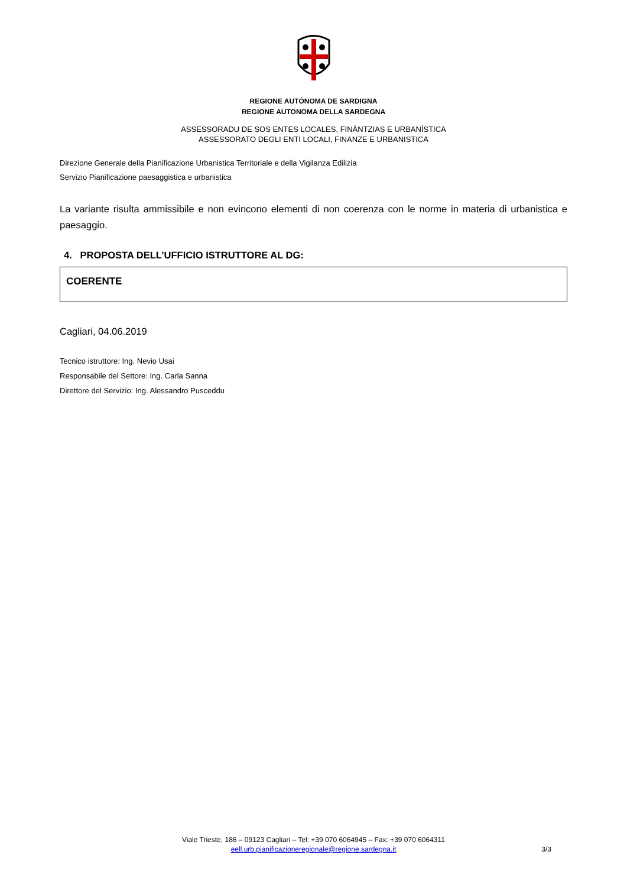REGIONE AUTÒNOMA DE SARDIGNA
REGIONE AUTONOMA DELLA SARDEGNA
ASSESSORADU DE SOS ENTES LOCALES, FINÀNTZIAS E URBANÌSTICA
ASSESSORATO DEGLI ENTI LOCALI, FINANZE E URBANISTICA
Direzione Generale della Pianificazione Urbanistica Territoriale e della Vigilanza Edilizia
Servizio Pianificazione paesaggistica e urbanistica
La variante risulta ammissibile e non evincono elementi di non coerenza con le norme in materia di urbanistica e paesaggio.
4. PROPOSTA DELL’UFFICIO ISTRUTTORE AL DG:
COERENTE
Cagliari, 04.06.2019
Tecnico istruttore: Ing. Nevio Usai
Responsabile del Settore: Ing. Carla Sanna
Direttore del Servizio: Ing. Alessandro Pusceddu
Viale Trieste, 186 – 09123 Cagliari – Tel: +39 070 6064945 – Fax: +39 070 6064311
eell.urb.pianificazioneregionale@regione.sardegna.it
3/3